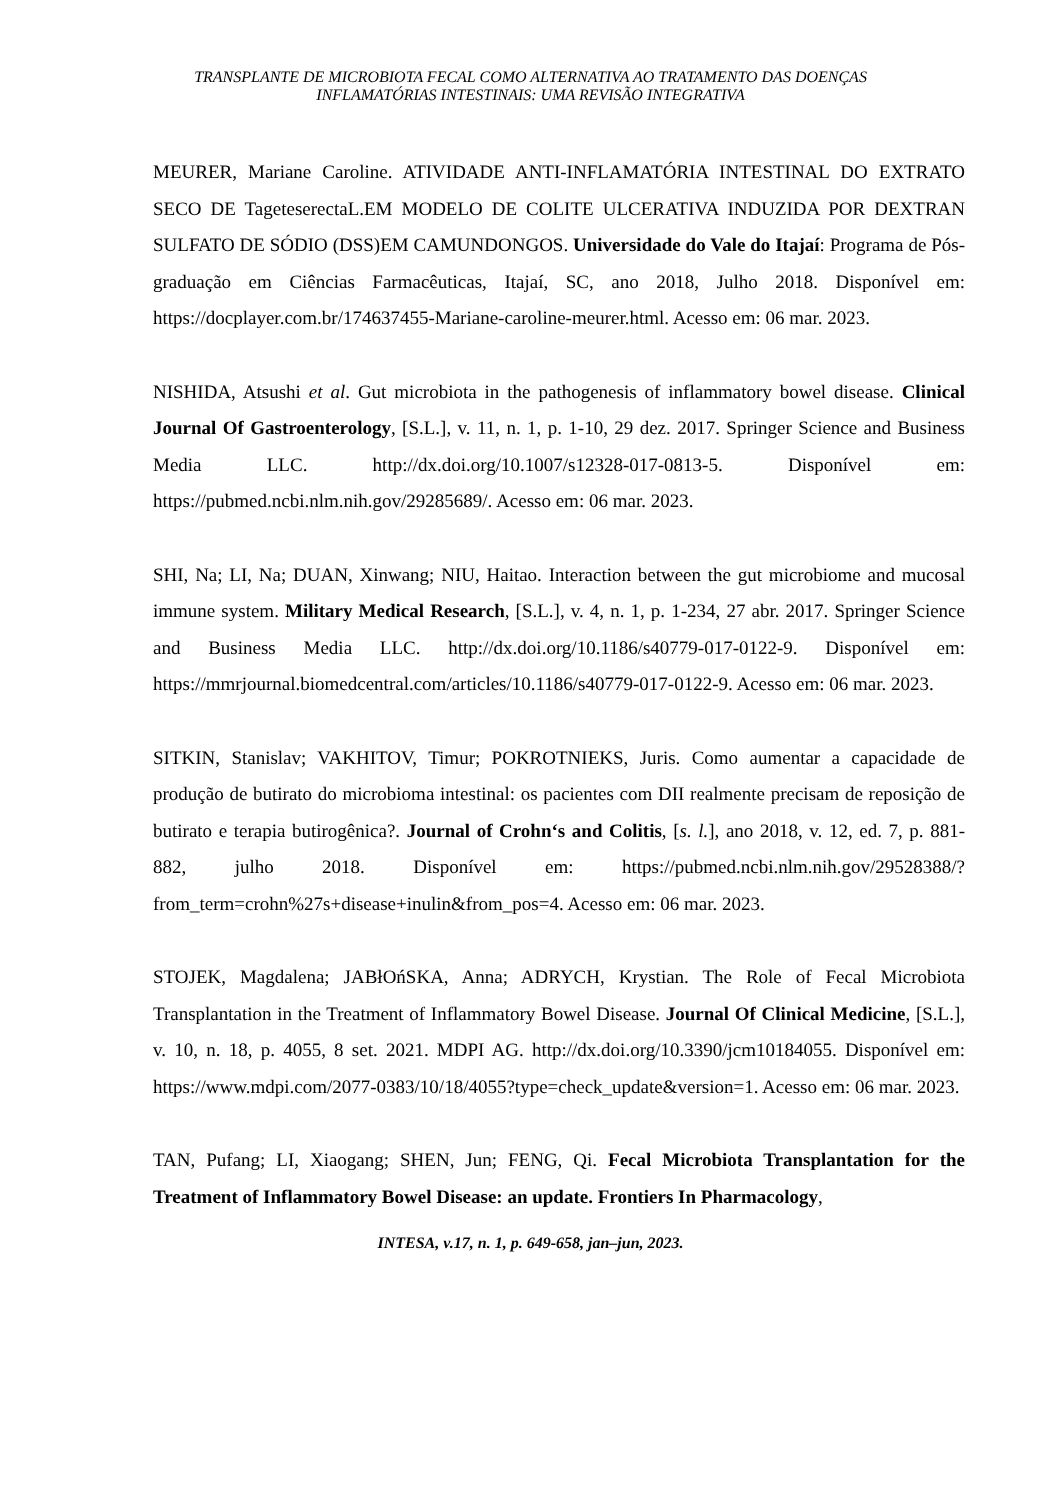TRANSPLANTE DE MICROBIOTA FECAL COMO ALTERNATIVA AO TRATAMENTO DAS DOENÇAS
INFLAMATÓRIAS INTESTINAIS: UMA REVISÃO INTEGRATIVA
MEURER, Mariane Caroline. ATIVIDADE ANTI-INFLAMATÓRIA INTESTINAL DO EXTRATO SECO DE TageteserectaL.EM MODELO DE COLITE ULCERATIVA INDUZIDA POR DEXTRAN SULFATO DE SÓDIO (DSS)EM CAMUNDONGOS. Universidade do Vale do Itajaí: Programa de Pós-graduação em Ciências Farmacêuticas, Itajaí, SC, ano 2018, Julho 2018. Disponível em: https://docplayer.com.br/174637455-Mariane-caroline-meurer.html. Acesso em: 06 mar. 2023.
NISHIDA, Atsushi et al. Gut microbiota in the pathogenesis of inflammatory bowel disease. Clinical Journal Of Gastroenterology, [S.L.], v. 11, n. 1, p. 1-10, 29 dez. 2017. Springer Science and Business Media LLC. http://dx.doi.org/10.1007/s12328-017-0813-5. Disponível em: https://pubmed.ncbi.nlm.nih.gov/29285689/. Acesso em: 06 mar. 2023.
SHI, Na; LI, Na; DUAN, Xinwang; NIU, Haitao. Interaction between the gut microbiome and mucosal immune system. Military Medical Research, [S.L.], v. 4, n. 1, p. 1-234, 27 abr. 2017. Springer Science and Business Media LLC. http://dx.doi.org/10.1186/s40779-017-0122-9. Disponível em: https://mmrjournal.biomedcentral.com/articles/10.1186/s40779-017-0122-9. Acesso em: 06 mar. 2023.
SITKIN, Stanislav; VAKHITOV, Timur; POKROTNIEKS, Juris. Como aumentar a capacidade de produção de butirato do microbioma intestinal: os pacientes com DII realmente precisam de reposição de butirato e terapia butirogênica?. Journal of Crohn‘s and Colitis, [s. l.], ano 2018, v. 12, ed. 7, p. 881-882, julho 2018. Disponível em: https://pubmed.ncbi.nlm.nih.gov/29528388/?from_term=crohn%27s+disease+inulin&from_pos=4. Acesso em: 06 mar. 2023.
STOJEK, Magdalena; JABłOńSKA, Anna; ADRYCH, Krystian. The Role of Fecal Microbiota Transplantation in the Treatment of Inflammatory Bowel Disease. Journal Of Clinical Medicine, [S.L.], v. 10, n. 18, p. 4055, 8 set. 2021. MDPI AG. http://dx.doi.org/10.3390/jcm10184055. Disponível em: https://www.mdpi.com/2077-0383/10/18/4055?type=check_update&version=1. Acesso em: 06 mar. 2023.
TAN, Pufang; LI, Xiaogang; SHEN, Jun; FENG, Qi. Fecal Microbiota Transplantation for the Treatment of Inflammatory Bowel Disease: an update. Frontiers In Pharmacology,
INTESA, v.17, n. 1, p. 649-658, jan–jun, 2023.